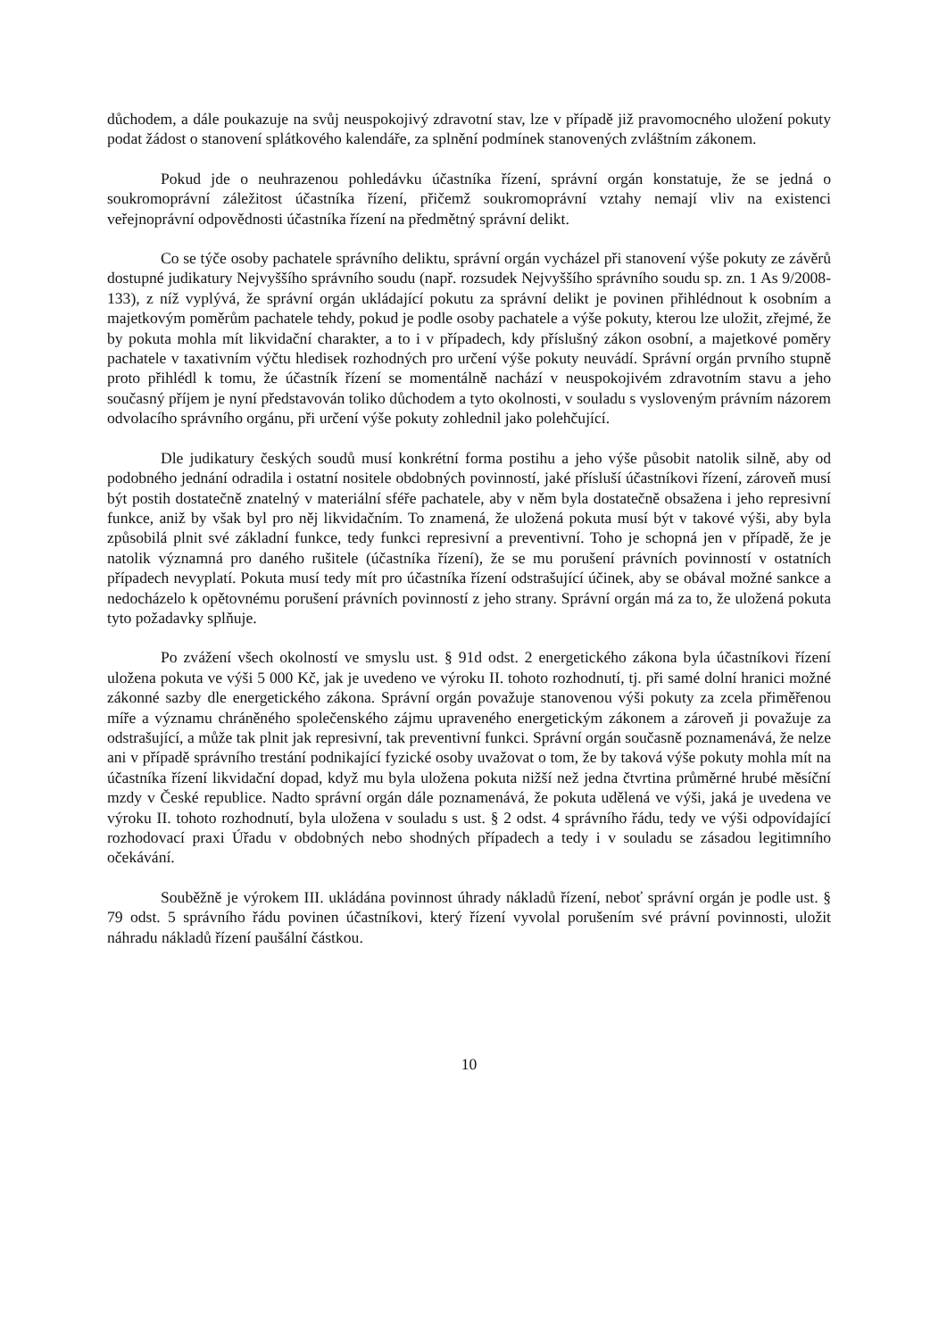důchodem, a dále poukazuje na svůj neuspokojivý zdravotní stav, lze v případě již pravomocného uložení pokuty podat žádost o stanovení splátkového kalendáře, za splnění podmínek stanovených zvláštním zákonem.
Pokud jde o neuhrazenou pohledávku účastníka řízení, správní orgán konstatuje, že se jedná o soukromoprávní záležitost účastníka řízení, přičemž soukromoprávní vztahy nemají vliv na existenci veřejnoprávní odpovědnosti účastníka řízení na předmětný správní delikt.
Co se týče osoby pachatele správního deliktu, správní orgán vycházel při stanovení výše pokuty ze závěrů dostupné judikatury Nejvyššího správního soudu (např. rozsudek Nejvyššího správního soudu sp. zn. 1 As 9/2008-133), z níž vyplývá, že správní orgán ukládající pokutu za správní delikt je povinen přihlédnout k osobním a majetkovým poměrům pachatele tehdy, pokud je podle osoby pachatele a výše pokuty, kterou lze uložit, zřejmé, že by pokuta mohla mít likvidační charakter, a to i v případech, kdy příslušný zákon osobní, a majetkové poměry pachatele v taxativním výčtu hledisek rozhodných pro určení výše pokuty neuvádí. Správní orgán prvního stupně proto přihlédl k tomu, že účastník řízení se momentálně nachází v neuspokojivém zdravotním stavu a jeho současný příjem je nyní představován toliko důchodem a tyto okolnosti, v souladu s vysloveným právním názorem odvolacího správního orgánu, při určení výše pokuty zohlednil jako polehčující.
Dle judikatury českých soudů musí konkrétní forma postihu a jeho výše působit natolik silně, aby od podobného jednání odradila i ostatní nositele obdobných povinností, jaké přísluší účastníkovi řízení, zároveň musí být postih dostatečně znatelný v materiální sféře pachatele, aby v něm byla dostatečně obsažena i jeho represivní funkce, aniž by však byl pro něj likvidačním. To znamená, že uložená pokuta musí být v takové výši, aby byla způsobilá plnit své základní funkce, tedy funkci represivní a preventivní. Toho je schopná jen v případě, že je natolik významná pro daného rušitele (účastníka řízení), že se mu porušení právních povinností v ostatních případech nevyplatí. Pokuta musí tedy mít pro účastníka řízení odstrašující účinek, aby se obával možné sankce a nedocházelo k opětovnému porušení právních povinností z jeho strany. Správní orgán má za to, že uložená pokuta tyto požadavky splňuje.
Po zvážení všech okolností ve smyslu ust. § 91d odst. 2 energetického zákona byla účastníkovi řízení uložena pokuta ve výši 5 000 Kč, jak je uvedeno ve výroku II. tohoto rozhodnutí, tj. při samé dolní hranici možné zákonné sazby dle energetického zákona. Správní orgán považuje stanovenou výši pokuty za zcela přiměřenou míře a významu chráněného společenského zájmu upraveného energetickým zákonem a zároveň ji považuje za odstrašující, a může tak plnit jak represivní, tak preventivní funkci. Správní orgán současně poznamenává, že nelze ani v případě správního trestání podnikající fyzické osoby uvažovat o tom, že by taková výše pokuty mohla mít na účastníka řízení likvidační dopad, když mu byla uložena pokuta nižší než jedna čtvrtina průměrné hrubé měsíční mzdy v České republice. Nadto správní orgán dále poznamenává, že pokuta udělená ve výši, jaká je uvedena ve výroku II. tohoto rozhodnutí, byla uložena v souladu s ust. § 2 odst. 4 správního řádu, tedy ve výši odpovídající rozhodovací praxi Úřadu v obdobných nebo shodných případech a tedy i v souladu se zásadou legitimního očekávání.
Souběžně je výrokem III. ukládána povinnost úhrady nákladů řízení, neboť správní orgán je podle ust. § 79 odst. 5 správního řádu povinen účastníkovi, který řízení vyvolal porušením své právní povinnosti, uložit náhradu nákladů řízení paušální částkou.
10